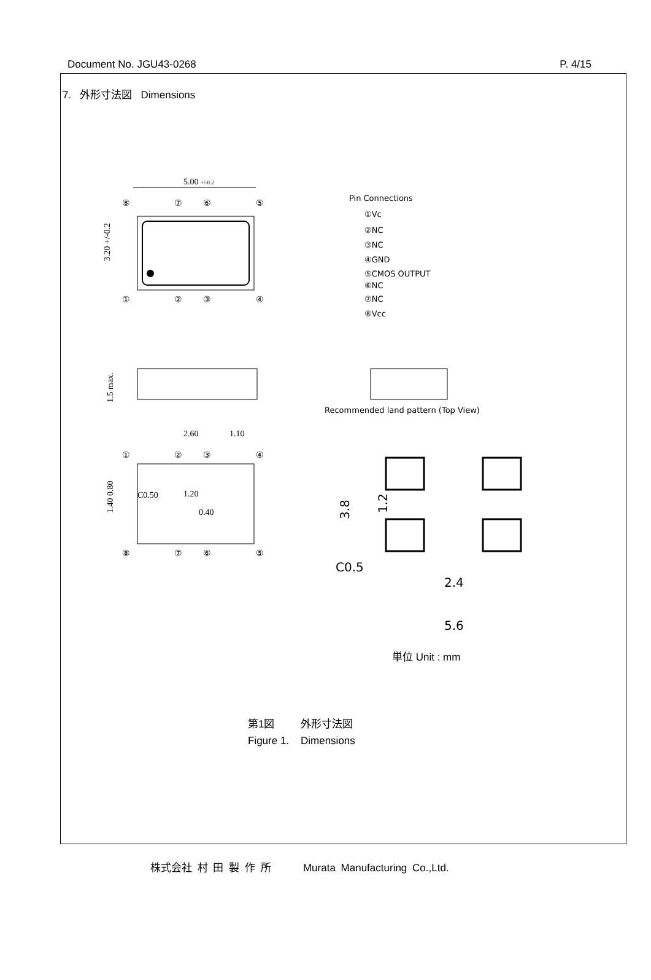Document No. JGU43-0268 P. 4/15
7. 外形寸法図 Dimensions
5.00 +/-0.2
⑧
⑦
⑥
⑤
①
②
③
④
3.20 +/-0.2
Pin Connections
①Vc
②NC
③NC
④GND
⑤CMOS OUTPUT
⑥NC
⑦NC
⑧Vcc
Recommended land pattern (Top View)
1.5 max.
2.60
1.10
①
②
③
④
C0.50
1.20
0.40
1.40 0.80
⑧
⑦
⑥
⑤
3.8
1.2
C0.5
2.4
5.6
単位 Unit : mm
第1図 外形寸法図
Figure 1. Dimensions
株式会社 村 田 製 作 所 Murata Manufacturing Co.,Ltd.